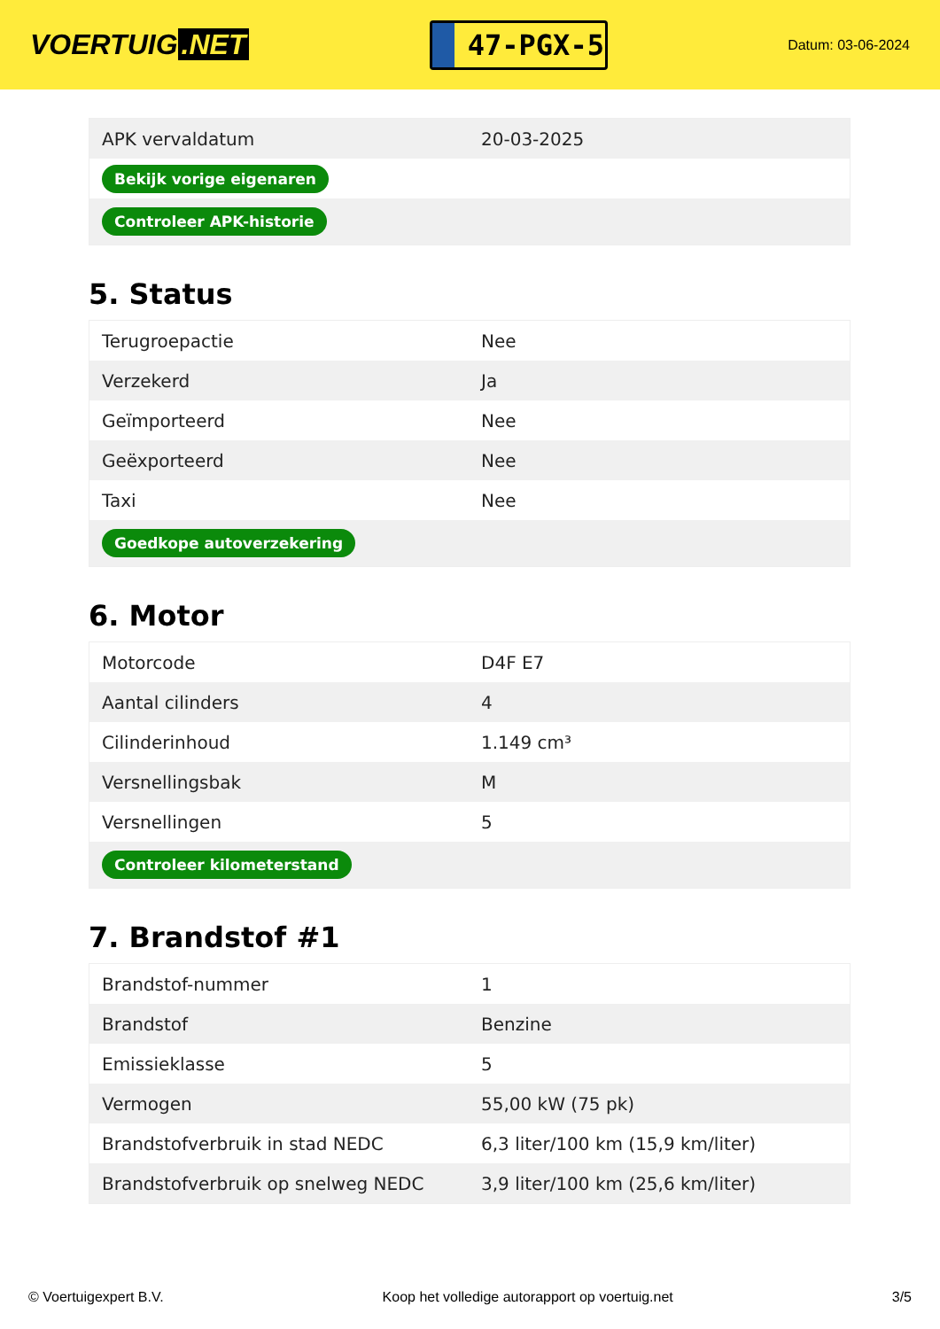VOERTUIG.NET
47-PGX-5
Datum: 03-06-2024
| APK vervaldatum | 20-03-2025 |
| Bekijk vorige eigenaren | |
| Controleer APK-historie | |
5. Status
| Terugroepactie | Nee |
| Verzekerd | Ja |
| Geïmporteerd | Nee |
| Geëxporteerd | Nee |
| Taxi | Nee |
| Goedkope autoverzekering | |
6. Motor
| Motorcode | D4F E7 |
| Aantal cilinders | 4 |
| Cilinderinhoud | 1.149 cm³ |
| Versnellingsbak | M |
| Versnellingen | 5 |
| Controleer kilometerstand | |
7. Brandstof #1
| Brandstof-nummer | 1 |
| Brandstof | Benzine |
| Emissieklasse | 5 |
| Vermogen | 55,00 kW (75 pk) |
| Brandstofverbruik in stad NEDC | 6,3 liter/100 km (15,9 km/liter) |
| Brandstofverbruik op snelweg NEDC | 3,9 liter/100 km (25,6 km/liter) |
© Voertuigexpert B.V. Koop het volledige autorapport op voertuig.net 3/5